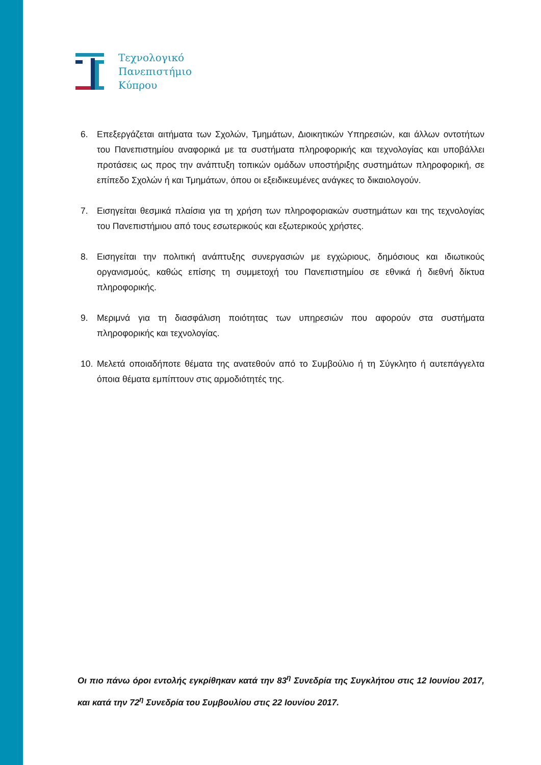Τεχνολογικό
Πανεπιστήμιο
Κύπρου
6. Επεξεργάζεται αιτήματα των Σχολών, Τμημάτων, Διοικητικών Υπηρεσιών, και άλλων οντοτήτων του Πανεπιστημίου αναφορικά με τα συστήματα πληροφορικής και τεχνολογίας και υποβάλλει προτάσεις ως προς την ανάπτυξη τοπικών ομάδων υποστήριξης συστημάτων πληροφορική, σε επίπεδο Σχολών ή και Τμημάτων, όπου οι εξειδικευμένες ανάγκες το δικαιολογούν.
7. Εισηγείται θεσμικά πλαίσια για τη χρήση των πληροφοριακών συστημάτων και της τεχνολογίας του Πανεπιστήμιου από τους εσωτερικούς και εξωτερικούς χρήστες.
8. Εισηγείται την πολιτική ανάπτυξης συνεργασιών με εγχώριους, δημόσιους και ιδιωτικούς οργανισμούς, καθώς επίσης τη συμμετοχή του Πανεπιστημίου σε εθνικά ή διεθνή δίκτυα πληροφορικής.
9. Μεριμνά για τη διασφάλιση ποιότητας των υπηρεσιών που αφορούν στα συστήματα πληροφορικής και τεχνολογίας.
10. Μελετά οποιαδήποτε θέματα της ανατεθούν από το Συμβούλιο ή τη Σύγκλητο ή αυτεπάγγελτα όποια θέματα εμπίπτουν στις αρμοδιότητές της.
Οι πιο πάνω όροι εντολής εγκρίθηκαν κατά την 83<sup>η</sup> Συνεδρία της Συγκλήτου στις 12 Ιουνίου 2017, και κατά την 72<sup>η</sup> Συνεδρία του Συμβουλίου στις 22 Ιουνίου 2017.